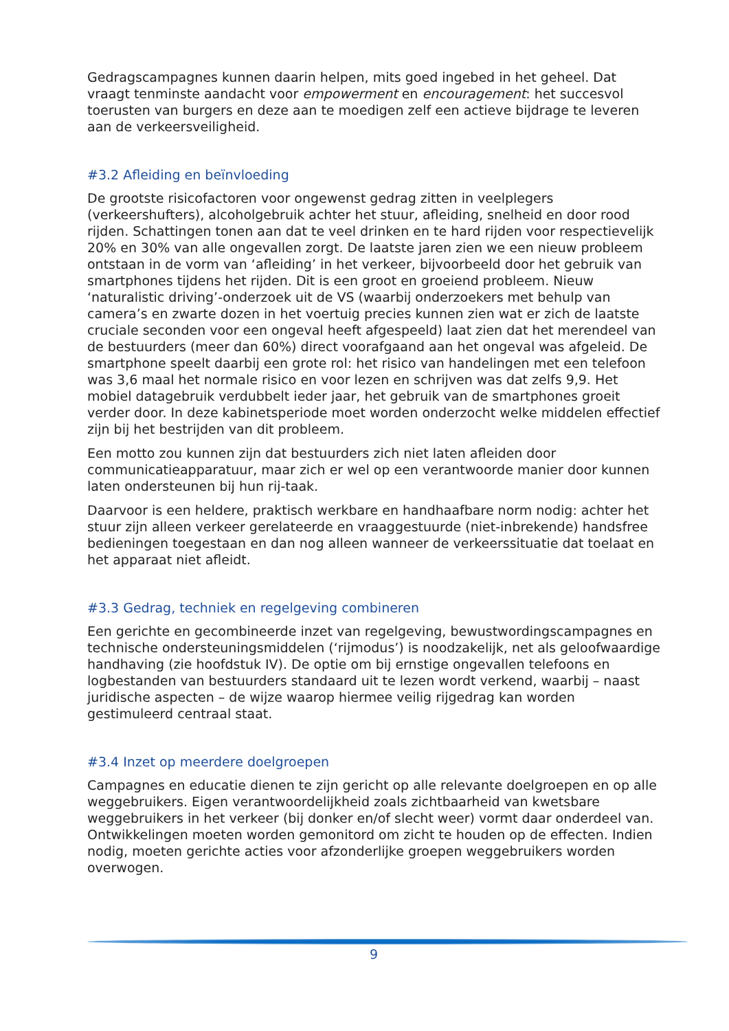Gedragscampagnes kunnen daarin helpen, mits goed ingebed in het geheel. Dat vraagt tenminste aandacht voor empowerment en encouragement: het succesvol toerusten van burgers en deze aan te moedigen zelf een actieve bijdrage te leveren aan de verkeersveiligheid.
#3.2 Afleiding en beïnvloeding
De grootste risicofactoren voor ongewenst gedrag zitten in veelplegers (verkeershufters), alcoholgebruik achter het stuur, afleiding, snelheid en door rood rijden. Schattingen tonen aan dat te veel drinken en te hard rijden voor respectievelijk 20% en 30% van alle ongevallen zorgt. De laatste jaren zien we een nieuw probleem ontstaan in de vorm van ‘afleiding’ in het verkeer, bijvoorbeeld door het gebruik van smartphones tijdens het rijden. Dit is een groot en groeiend probleem. Nieuw ‘naturalistic driving’-onderzoek uit de VS (waarbij onderzoekers met behulp van camera’s en zwarte dozen in het voertuig precies kunnen zien wat er zich de laatste cruciale seconden voor een ongeval heeft afgespeeld) laat zien dat het merendeel van de bestuurders (meer dan 60%) direct voorafgaand aan het ongeval was afgeleid. De smartphone speelt daarbij een grote rol: het risico van handelingen met een telefoon was 3,6 maal het normale risico en voor lezen en schrijven was dat zelfs 9,9. Het mobiel datagebruik verdubbelt ieder jaar, het gebruik van de smartphones groeit verder door. In deze kabinetsperiode moet worden onderzocht welke middelen effectief zijn bij het bestrijden van dit probleem.
Een motto zou kunnen zijn dat bestuurders zich niet laten afleiden door communicatieapparatuur, maar zich er wel op een verantwoorde manier door kunnen laten ondersteunen bij hun rij-taak.
Daarvoor is een heldere, praktisch werkbare en handhaafbare norm nodig: achter het stuur zijn alleen verkeer gerelateerde en vraaggestuurde (niet-inbrekende) handsfree bedieningen toegestaan en dan nog alleen wanneer de verkeerssituatie dat toelaat en het apparaat niet afleidt.
#3.3 Gedrag, techniek en regelgeving combineren
Een gerichte en gecombineerde inzet van regelgeving, bewustwordingscampagnes en technische ondersteuningsmiddelen (‘rijmodus’) is noodzakelijk, net als geloofwaardige handhaving (zie hoofdstuk IV). De optie om bij ernstige ongevallen telefoons en logbestanden van bestuurders standaard uit te lezen wordt verkend, waarbij – naast juridische aspecten – de wijze waarop hiermee veilig rijgedrag kan worden gestimuleerd centraal staat.
#3.4 Inzet op meerdere doelgroepen
Campagnes en educatie dienen te zijn gericht op alle relevante doelgroepen en op alle weggebruikers. Eigen verantwoordelijkheid zoals zichtbaarheid van kwetsbare weggebruikers in het verkeer (bij donker en/of slecht weer) vormt daar onderdeel van. Ontwikkelingen moeten worden gemonitord om zicht te houden op de effecten. Indien nodig, moeten gerichte acties voor afzonderlijke groepen weggebruikers worden overwogen.
9